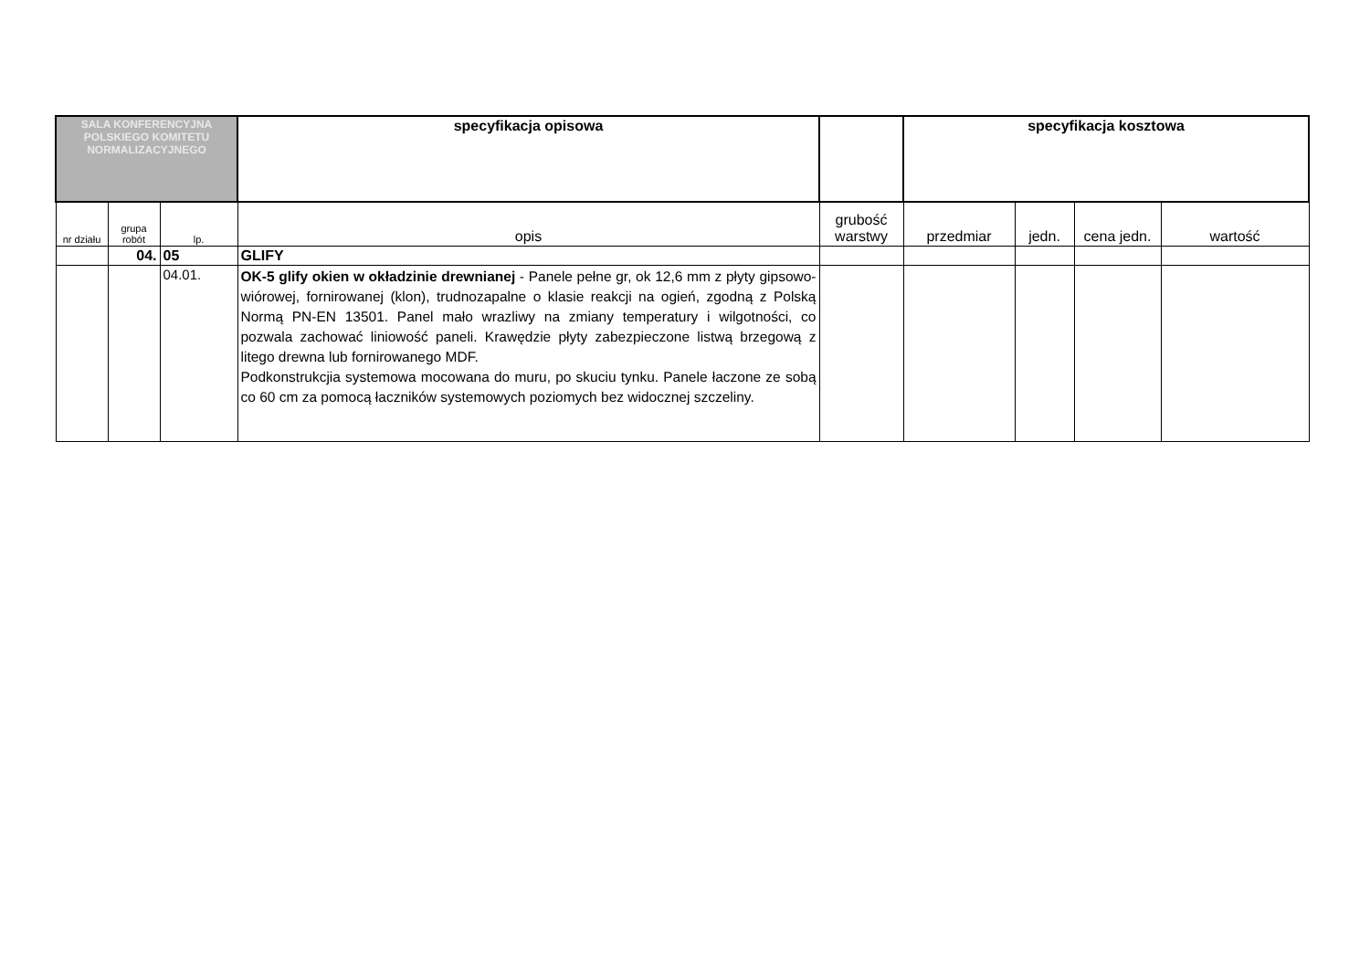| SALA KONFERENCYJNA POLSKIEGO KOMITETU NORMALIZACYJNEGO | | | specyfikacja opisowa | | specyfikacja kosztowa | | | |
| nr działu | grupa robót | lp. | opis | grubość warstwy | przedmiar | jedn. | cena jedn. | wartość |
| | 04. | 05 | GLIFY | | | | | |
| | | 04.01. | OK-5 glify okien w okładzinie drewnianej - Panele pełne gr, ok 12,6 mm z płyty gipsowo-wiórowej, fornirowanej (klon), trudnozapalne o klasie reakcji na ogień, zgodną z Polską Normą PN-EN 13501. Panel mało wrazliwy na zmiany temperatury i wilgotności, co pozwala zachować liniowość paneli. Krawędzie płyty zabezpieczone listwą brzegową z litego drewna lub fornirowanego MDF. Podkonstrukcjia systemowa mocowana do muru, po skuciu tynku. Panele łaczone ze sobą co 60 cm za pomocą łaczników systemowych poziomych bez widocznej szczeliny. | | | | | |